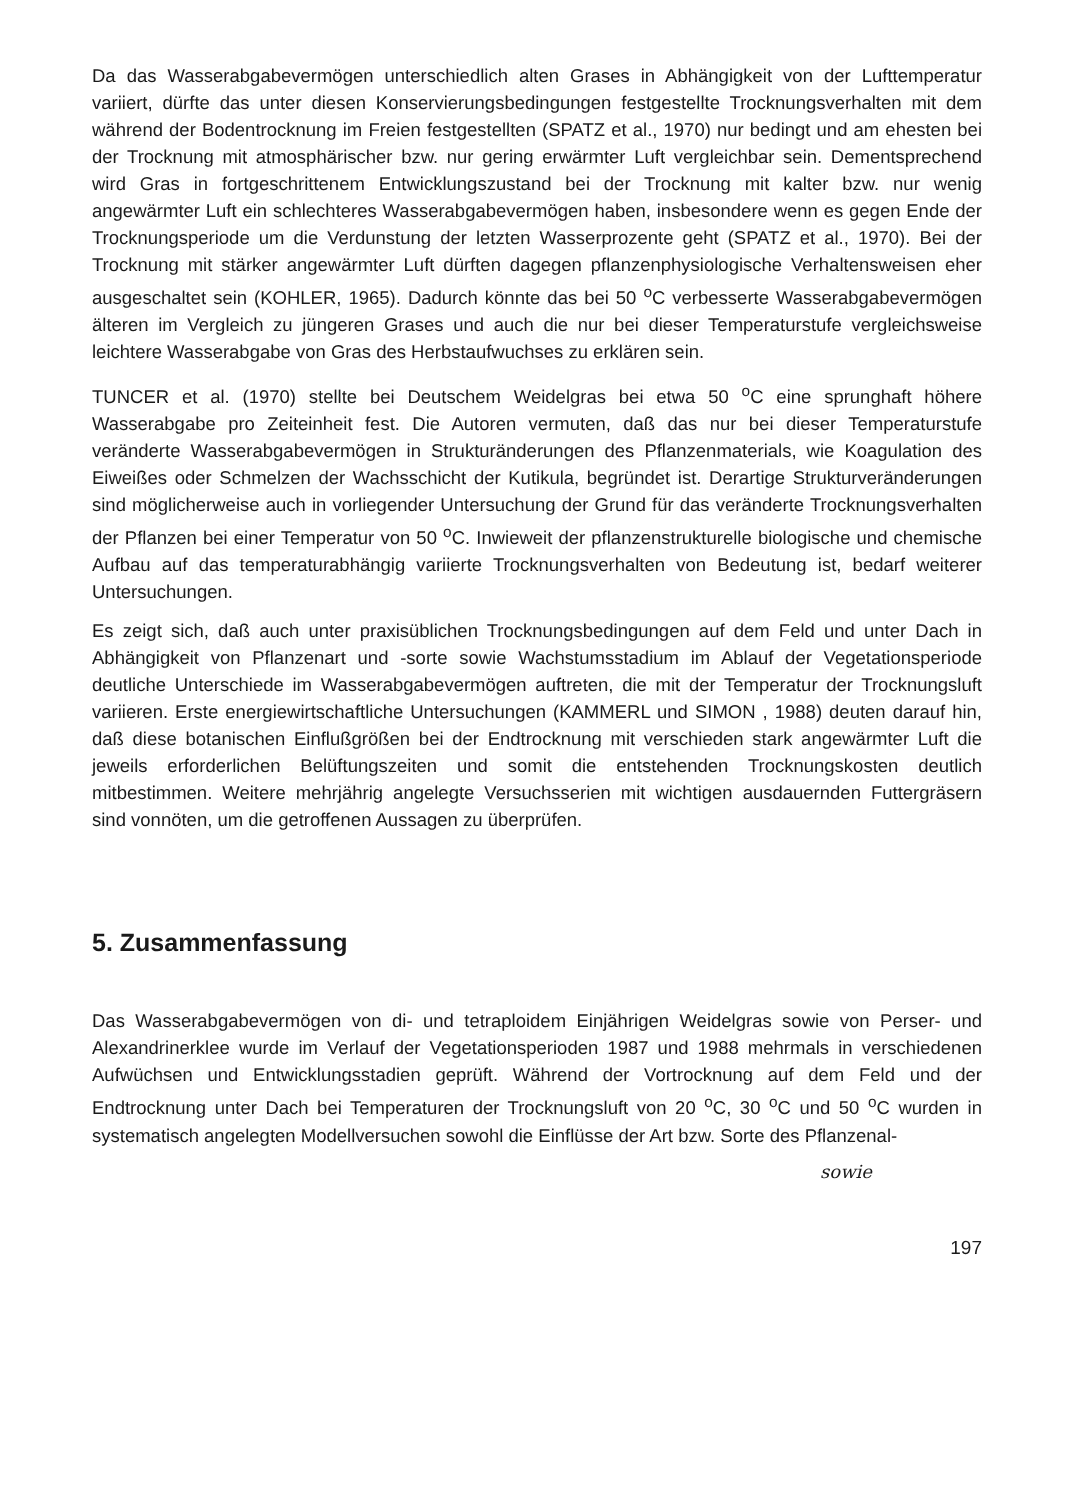Da das Wasserabgabevermögen unterschiedlich alten Grases in Abhängigkeit von der Lufttemperatur variiert, dürfte das unter diesen Konservierungsbedingungen festgestellte Trocknungsverhalten mit dem während der Bodentrocknung im Freien festgestellten (SPATZ et al., 1970) nur bedingt und am ehesten bei der Trocknung mit atmosphärischer bzw. nur gering erwärmter Luft vergleichbar sein. Dementsprechend wird Gras in fortgeschrittenem Entwicklungszustand bei der Trocknung mit kalter bzw. nur wenig angewärmter Luft ein schlechteres Wasserabgabevermögen haben, insbesondere wenn es gegen Ende der Trocknungsperiode um die Verdunstung der letzten Wasserprozente geht (SPATZ et al., 1970). Bei der Trocknung mit stärker angewärmter Luft dürften dagegen pflanzenphysiologische Verhaltensweisen eher ausgeschaltet sein (KOHLER, 1965). Dadurch könnte das bei 50 <sup>o</sup>C verbesserte Wasserabgabevermögen älteren im Vergleich zu jüngeren Grases und auch die nur bei dieser Temperaturstufe vergleichsweise leichtere Wasserabgabe von Gras des Herbstaufwuchses zu erklären sein.
TUNCER et al. (1970) stellte bei Deutschem Weidelgras bei etwa 50 <sup>o</sup>C eine sprunghaft höhere Wasserabgabe pro Zeiteinheit fest. Die Autoren vermuten, daß das nur bei dieser Temperaturstufe veränderte Wasserabgabevermögen in Strukturänderungen des Pflanzenmaterials, wie Koagulation des Eiweißes oder Schmelzen der Wachsschicht der Kutikula, begründet ist. Derartige Strukturveränderungen sind möglicherweise auch in vorliegender Untersuchung der Grund für das veränderte Trocknungsverhalten der Pflanzen bei einer Temperatur von 50 <sup>o</sup>C. Inwieweit der pflanzenstrukturelle biologische und chemische Aufbau auf das temperaturabhängig variierte Trocknungsverhalten von Bedeutung ist, bedarf weiterer Untersuchungen.
Es zeigt sich, daß auch unter praxisüblichen Trocknungsbedingungen auf dem Feld und unter Dach in Abhängigkeit von Pflanzenart und -sorte sowie Wachstumsstadium im Ablauf der Vegetationsperiode deutliche Unterschiede im Wasserabgabevermögen auftreten, die mit der Temperatur der Trocknungsluft variieren. Erste energiewirtschaftliche Untersuchungen (KAMMERL und SIMON , 1988) deuten darauf hin, daß diese botanischen Einflußgrößen bei der Endtrocknung mit verschieden stark angewärmter Luft die jeweils erforderlichen Belüftungszeiten und somit die entstehenden Trocknungskosten deutlich mitbestimmen. Weitere mehrjährig angelegte Versuchsserien mit wichtigen ausdauernden Futtergräsern sind vonnöten, um die getroffenen Aussagen zu überprüfen.
5. Zusammenfassung
Das Wasserabgabevermögen von di- und tetraploidem Einjährigen Weidelgras sowie von Perser- und Alexandrinerklee wurde im Verlauf der Vegetationsperioden 1987 und 1988 mehrmals in verschiedenen Aufwüchsen und Entwicklungsstadien geprüft. Während der Vortrocknung auf dem Feld und der Endtrocknung unter Dach bei Temperaturen der Trocknungsluft von 20 <sup>o</sup>C, 30 <sup>o</sup>C und 50 <sup>o</sup>C wurden in systematisch angelegten Modellversuchen sowohl die Einflüsse der Art bzw. Sorte des Pflanzenal-
sowie
197